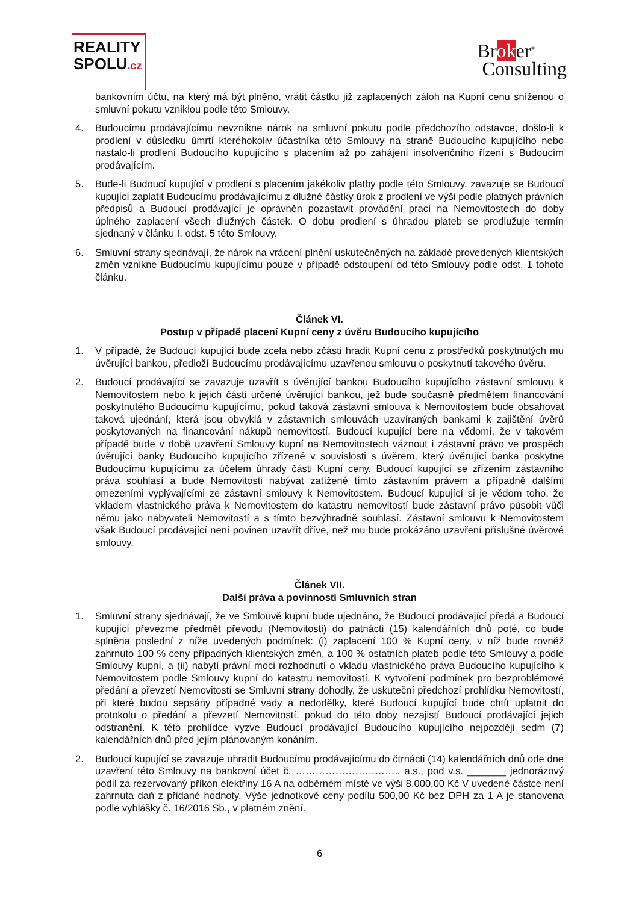REALITY
SPOLU.cz
Broker<sup>®</sup>
Consulting
bankovním účtu, na který má být plněno, vrátit částku již zaplacených záloh na Kupní cenu sníženou o smluvní pokutu vzniklou podle této Smlouvy.
4. Budoucímu prodávajícímu nevznikne nárok na smluvní pokutu podle předchozího odstavce, došlo-li k prodlení v důsledku úmrtí kteréhokoliv účastníka této Smlouvy na straně Budoucího kupujícího nebo nastalo-li prodlení Budoucího kupujícího s placením až po zahájení insolvenčního řízení s Budoucím prodávajícím.
5. Bude-li Budoucí kupující v prodlení s placením jakékoliv platby podle této Smlouvy, zavazuje se Budoucí kupující zaplatit Budoucímu prodávajícímu z dlužné částky úrok z prodlení ve výši podle platných právních předpisů a Budoucí prodávající je oprávněn pozastavit provádění prací na Nemovitostech do doby úplného zaplacení všech dlužných částek. O dobu prodlení s úhradou plateb se prodlužuje termín sjednaný v článku I. odst. 5 této Smlouvy.
6. Smluvní strany sjednávají, že nárok na vrácení plnění uskutečněných na základě provedených klientských změn vznikne Budoucímu kupujícímu pouze v případě odstoupení od této Smlouvy podle odst. 1 tohoto článku.
Článek VI.
Postup v případě placení Kupní ceny z úvěru Budoucího kupujícího
1. V případě, že Budoucí kupující bude zcela nebo zčásti hradit Kupní cenu z prostředků poskytnutých mu úvěrující bankou, předloží Budoucímu prodávajícímu uzavřenou smlouvu o poskytnutí takového úvěru.
2. Budoucí prodávající se zavazuje uzavřít s úvěrující bankou Budoucího kupujícího zástavní smlouvu k Nemovitostem nebo k jejich části určené úvěrující bankou, jež bude současně předmětem financování poskytnutého Budoucímu kupujícímu, pokud taková zástavní smlouva k Nemovitostem bude obsahovat taková ujednání, která jsou obvyklá v zástavních smlouvách uzavíraných bankami k zajištění úvěrů poskytovaných na financování nákupů nemovitostí. Budoucí kupující bere na vědomí, že v takovém případě bude v době uzavření Smlouvy kupní na Nemovitostech váznout i zástavní právo ve prospěch úvěrující banky Budoucího kupujícího zřízené v souvislosti s úvěrem, který úvěrující banka poskytne Budoucímu kupujícímu za účelem úhrady části Kupní ceny. Budoucí kupující se zřízením zástavního práva souhlasí a bude Nemovitosti nabývat zatížené tímto zástavním právem a případně dalšími omezeními vyplývajícími ze zástavní smlouvy k Nemovitostem. Budoucí kupující si je vědom toho, že vkladem vlastnického práva k Nemovitostem do katastru nemovitostí bude zástavní právo působit vůči němu jako nabyvateli Nemovitostí a s tímto bezvýhradně souhlasí. Zástavní smlouvu k Nemovitostem však Budoucí prodávající není povinen uzavřít dříve, než mu bude prokázáno uzavření příslušné úvěrové smlouvy.
Článek VII.
Další práva a povinnosti Smluvních stran
1. Smluvní strany sjednávají, že ve Smlouvě kupní bude ujednáno, že Budoucí prodávající předá a Budoucí kupující převezme předmět převodu (Nemovitosti) do patnácti (15) kalendářních dnů poté, co bude splněna poslední z níže uvedených podmínek: (i) zaplacení 100 % Kupní ceny, v níž bude rovněž zahrnuto 100 % ceny případných klientských změn, a 100 % ostatních plateb podle této Smlouvy a podle Smlouvy kupní, a (ii) nabytí právní moci rozhodnutí o vkladu vlastnického práva Budoucího kupujícího k Nemovitostem podle Smlouvy kupní do katastru nemovitostí. K vytvoření podmínek pro bezproblémové předání a převzetí Nemovitostí se Smluvní strany dohodly, že uskuteční předchozí prohlídku Nemovitostí, při které budou sepsány případné vady a nedodělky, které Budoucí kupující bude chtít uplatnit do protokolu o předání a převzetí Nemovitostí, pokud do této doby nezajistí Budoucí prodávající jejich odstranění. K této prohlídce vyzve Budoucí prodávající Budoucího kupujícího nejpozději sedm (7) kalendářních dnů před jejím plánovaným konáním.
2. Budoucí kupující se zavazuje uhradit Budoucímu prodávajícímu do čtrnácti (14) kalendářních dnů ode dne uzavření této Smlouvy na bankovní účet č. …………………………., a.s., pod v.s. _______ jednorázový podíl za rezervovaný příkon elektřiny 16 A na odběrném místě ve výši 8.000,00 Kč V uvedené částce není zahrnuta daň z přidané hodnoty. Výše jednotkové ceny podílu 500,00 Kč bez DPH za 1 A je stanovena podle vyhlášky č. 16/2016 Sb., v platném znění.
6